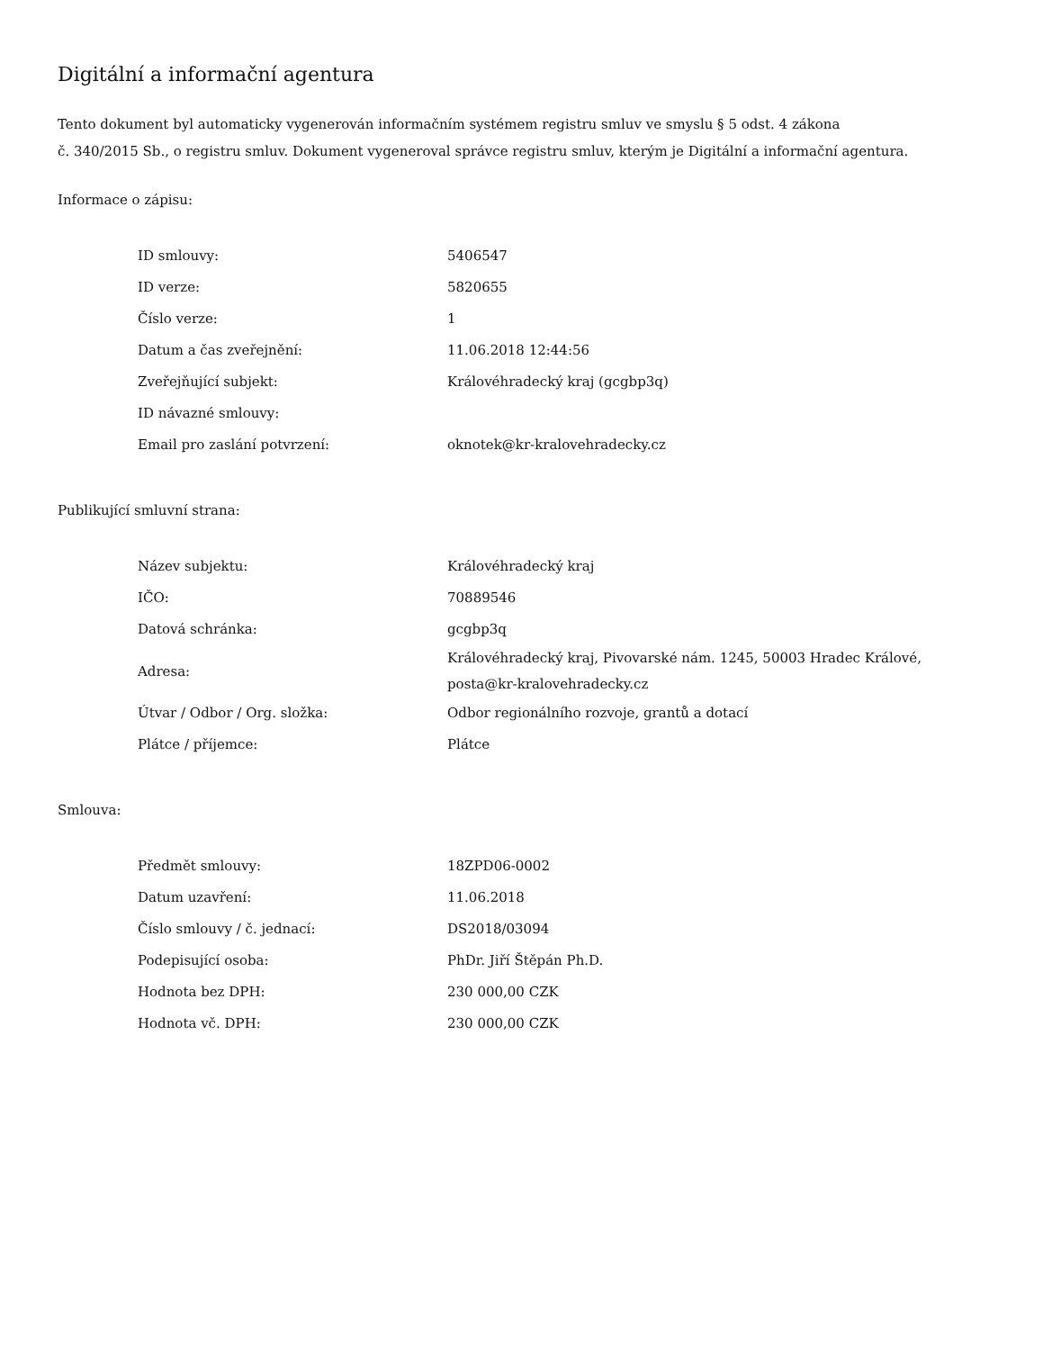Digitální a informační agentura
Tento dokument byl automaticky vygenerován informačním systémem registru smluv ve smyslu § 5 odst. 4 zákona
č. 340/2015 Sb., o registru smluv. Dokument vygeneroval správce registru smluv, kterým je Digitální a informační agentura.
Informace o zápisu:
| ID smlouvy: | 5406547 |
| ID verze: | 5820655 |
| Číslo verze: | 1 |
| Datum a čas zveřejnění: | 11.06.2018 12:44:56 |
| Zveřejňující subjekt: | Královéhradecký kraj (gcgbp3q) |
| ID návazné smlouvy: | |
| Email pro zaslání potvrzení: | oknotek@kr-kralovehradecky.cz |
Publikující smluvní strana:
| Název subjektu: | Královéhradecký kraj |
| IČO: | 70889546 |
| Datová schránka: | gcgbp3q |
| Adresa: | Královéhradecký kraj, Pivovarské nám. 1245, 50003 Hradec Králové, posta@kr-kralovehradecky.cz |
| Útvar / Odbor / Org. složka: | Odbor regionálního rozvoje, grantů a dotací |
| Plátce / příjemce: | Plátce |
Smlouva:
| Předmět smlouvy: | 18ZPD06-0002 |
| Datum uzavření: | 11.06.2018 |
| Číslo smlouvy / č. jednací: | DS2018/03094 |
| Podepisující osoba: | PhDr. Jiří Štěpán Ph.D. |
| Hodnota bez DPH: | 230 000,00 CZK |
| Hodnota vč. DPH: | 230 000,00 CZK |